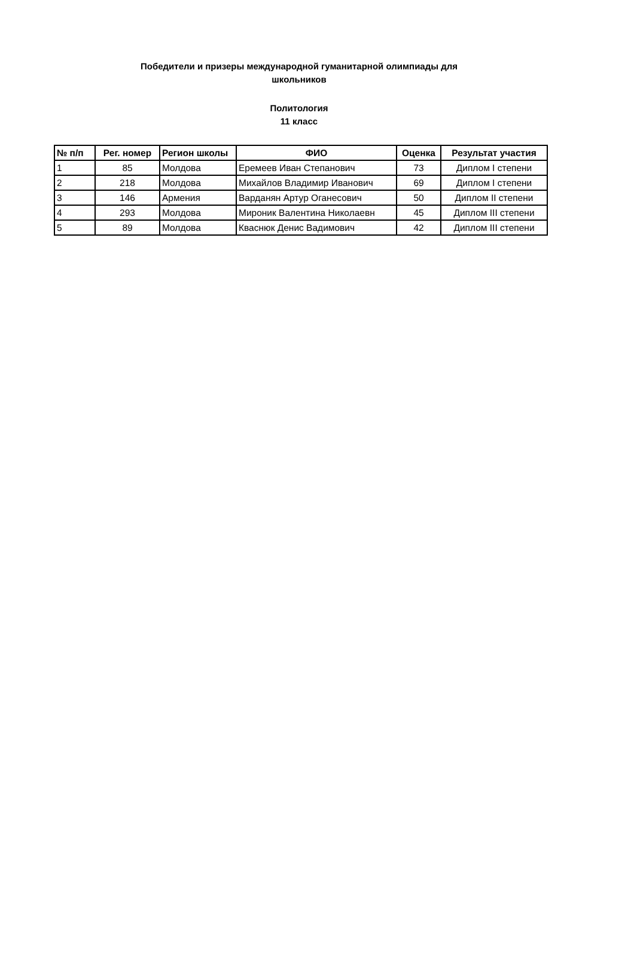Победители и призеры международной гуманитарной олимпиады для
школьников
Политология
11 класс
| № п/п | Рег. номер | Регион школы | ФИО | Оценка | Результат участия |
| --- | --- | --- | --- | --- | --- |
| 1 | 85 | Молдова | Еремеев Иван Степанович | 73 | Диплом I степени |
| 2 | 218 | Молдова | Михайлов Владимир Иванович | 69 | Диплом I степени |
| 3 | 146 | Армения | Варданян Артур Оганесович | 50 | Диплом II степени |
| 4 | 293 | Молдова | Мироник Валентина Николаевн | 45 | Диплом III степени |
| 5 | 89 | Молдова | Кваснюк Денис Вадимович | 42 | Диплом III степени |